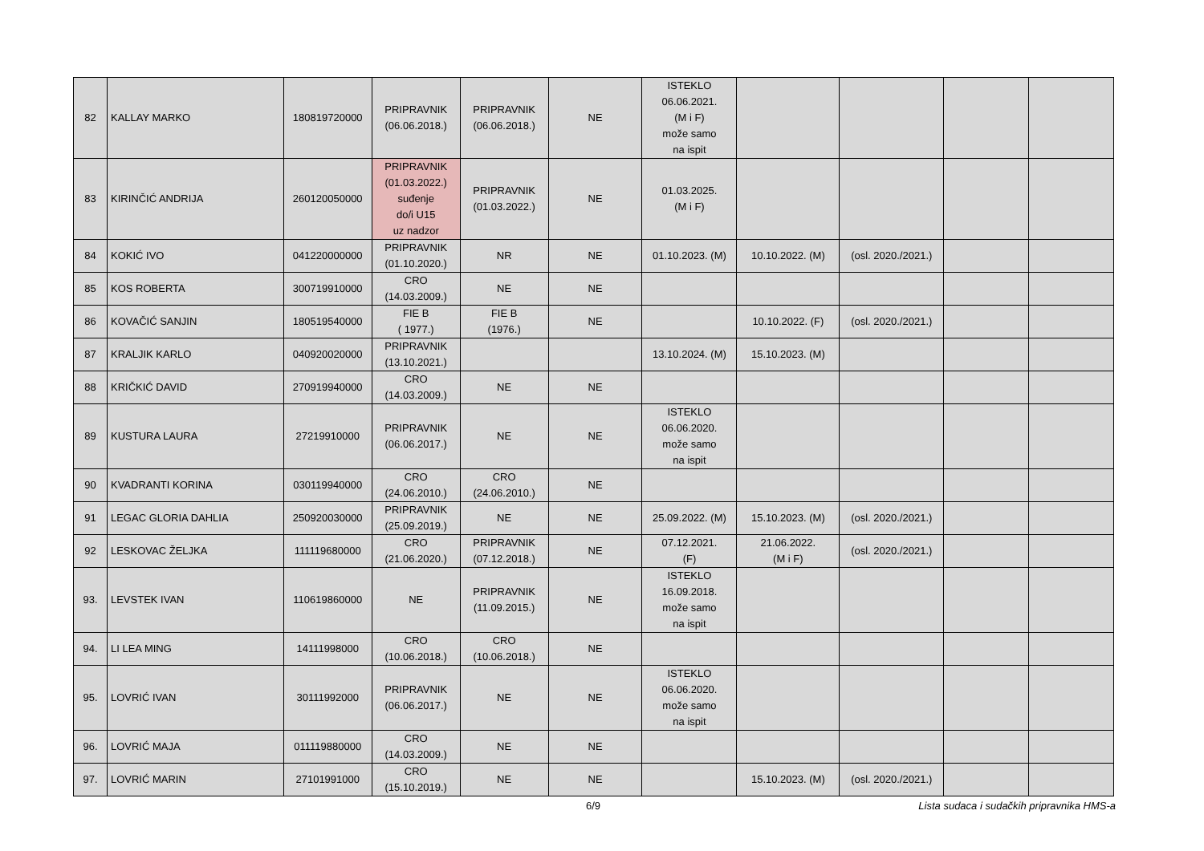| 82 | KALLAY MARKO | 180819720000 | PRIPRAVNIK (06.06.2018.) | PRIPRAVNIK (06.06.2018.) | NE | ISTEKLO 06.06.2021. (M i F) može samo na ispit | | | | |
| 83 | KIRINČIĆ ANDRIJA | 260120050000 | PRIPRAVNIK (01.03.2022.) suđenje do/i U15 uz nadzor | PRIPRAVNIK (01.03.2022.) | NE | 01.03.2025. (M i F) | | | | |
| 84 | KOKIĆ IVO | 041220000000 | PRIPRAVNIK (01.10.2020.) | NR | NE | 01.10.2023. (M) | 10.10.2022. (M) | (osl. 2020./2021.) | | |
| 85 | KOS ROBERTA | 300719910000 | CRO (14.03.2009.) | NE | NE | | | | | |
| 86 | KOVAČIĆ SANJIN | 180519540000 | FIE B ( 1977.) | FIE B (1976.) | NE | | 10.10.2022. (F) | (osl. 2020./2021.) | | |
| 87 | KRALJIK KARLO | 040920020000 | PRIPRAVNIK (13.10.2021.) | | | 13.10.2024. (M) | 15.10.2023. (M) | | | |
| 88 | KRIČKIĆ DAVID | 270919940000 | CRO (14.03.2009.) | NE | NE | | | | | |
| 89 | KUSTURA LAURA | 27219910000 | PRIPRAVNIK (06.06.2017.) | NE | NE | ISTEKLO 06.06.2020. može samo na ispit | | | | |
| 90 | KVADRANTI KORINA | 030119940000 | CRO (24.06.2010.) | CRO (24.06.2010.) | NE | | | | | |
| 91 | LEGAC GLORIA DAHLIA | 250920030000 | PRIPRAVNIK (25.09.2019.) | NE | NE | 25.09.2022. (M) | 15.10.2023. (M) | (osl. 2020./2021.) | | |
| 92 | LESKOVAC ŽELJKA | 111119680000 | CRO (21.06.2020.) | PRIPRAVNIK (07.12.2018.) | NE | 07.12.2021. (F) | 21.06.2022. (M i F) | (osl. 2020./2021.) | | |
| 93. | LEVSTEK IVAN | 110619860000 | NE | PRIPRAVNIK (11.09.2015.) | NE | ISTEKLO 16.09.2018. može samo na ispit | | | | |
| 94. | LI LEA MING | 14111998000 | CRO (10.06.2018.) | CRO (10.06.2018.) | NE | | | | | |
| 95. | LOVRIĆ IVAN | 30111992000 | PRIPRAVNIK (06.06.2017.) | NE | NE | ISTEKLO 06.06.2020. može samo na ispit | | | | |
| 96. | LOVRIĆ MAJA | 011119880000 | CRO (14.03.2009.) | NE | NE | | | | | |
| 97. | LOVRIĆ MARIN | 27101991000 | CRO (15.10.2019.) | NE | NE | | 15.10.2023. (M) | (osl. 2020./2021.) | | |
6/9 Lista sudaca i sudačkih pripravnika HMS-a